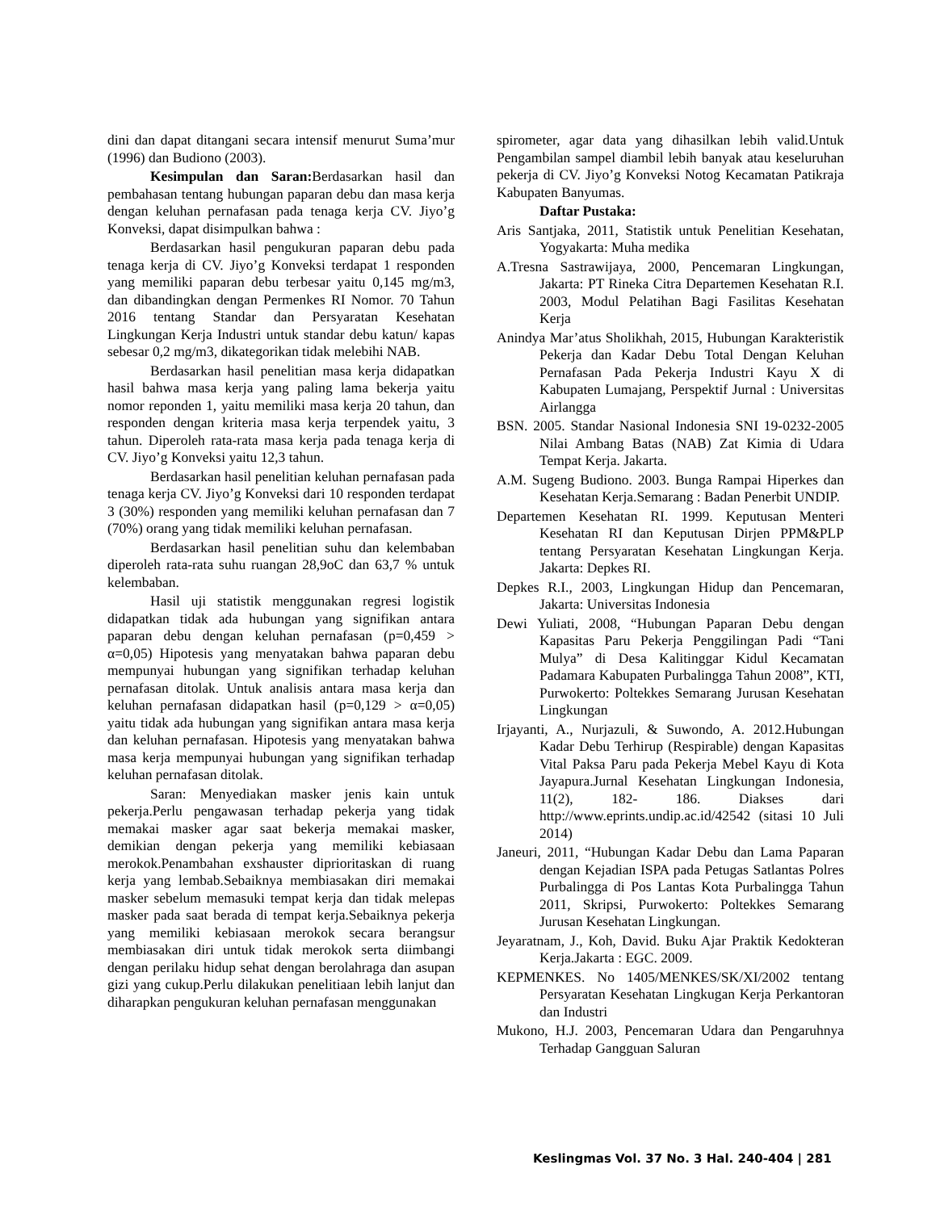dini dan dapat ditangani secara intensif menurut Suma’mur (1996) dan Budiono (2003).
Kesimpulan dan Saran: Berdasarkan hasil dan pembahasan tentang hubungan paparan debu dan masa kerja dengan keluhan pernafasan pada tenaga kerja CV. Jiyo’g Konveksi, dapat disimpulkan bahwa :
Berdasarkan hasil pengukuran paparan debu pada tenaga kerja di CV. Jiyo’g Konveksi terdapat 1 responden yang memiliki paparan debu terbesar yaitu 0,145 mg/m3, dan dibandingkan dengan Permenkes RI Nomor. 70 Tahun 2016 tentang Standar dan Persyaratan Kesehatan Lingkungan Kerja Industri untuk standar debu katun/ kapas sebesar 0,2 mg/m3, dikategorikan tidak melebihi NAB.
Berdasarkan hasil penelitian masa kerja didapatkan hasil bahwa masa kerja yang paling lama bekerja yaitu nomor reponden 1, yaitu memiliki masa kerja 20 tahun, dan responden dengan kriteria masa kerja terpendek yaitu, 3 tahun. Diperoleh rata-rata masa kerja pada tenaga kerja di CV. Jiyo’g Konveksi yaitu 12,3 tahun.
Berdasarkan hasil penelitian keluhan pernafasan pada tenaga kerja CV. Jiyo’g Konveksi dari 10 responden terdapat 3 (30%) responden yang memiliki keluhan pernafasan dan 7 (70%) orang yang tidak memiliki keluhan pernafasan.
Berdasarkan hasil penelitian suhu dan kelembaban diperoleh rata-rata suhu ruangan 28,9oC dan 63,7 % untuk kelembaban.
Hasil uji statistik menggunakan regresi logistik didapatkan tidak ada hubungan yang signifikan antara paparan debu dengan keluhan pernafasan (p=0,459 > α=0,05) Hipotesis yang menyatakan bahwa paparan debu mempunyai hubungan yang signifikan terhadap keluhan pernafasan ditolak. Untuk analisis antara masa kerja dan keluhan pernafasan didapatkan hasil (p=0,129 > α=0,05) yaitu tidak ada hubungan yang signifikan antara masa kerja dan keluhan pernafasan. Hipotesis yang menyatakan bahwa masa kerja mempunyai hubungan yang signifikan terhadap keluhan pernafasan ditolak.
Saran: Menyediakan masker jenis kain untuk pekerja.Perlu pengawasan terhadap pekerja yang tidak memakai masker agar saat bekerja memakai masker, demikian dengan pekerja yang memiliki kebiasaan merokok.Penambahan exshauster diprioritaskan di ruang kerja yang lembab.Sebaiknya membiasakan diri memakai masker sebelum memasuki tempat kerja dan tidak melepas masker pada saat berada di tempat kerja.Sebaiknya pekerja yang memiliki kebiasaan merokok secara berangsur membiasakan diri untuk tidak merokok serta diimbangi dengan perilaku hidup sehat dengan berolahraga dan asupan gizi yang cukup.Perlu dilakukan penelitiaan lebih lanjut dan diharapkan pengukuran keluhan pernafasan menggunakan
spirometer, agar data yang dihasilkan lebih valid.Untuk Pengambilan sampel diambil lebih banyak atau keseluruhan pekerja di CV. Jiyo’g Konveksi Notog Kecamatan Patikraja Kabupaten Banyumas.
Daftar Pustaka:
Aris Santjaka, 2011, Statistik untuk Penelitian Kesehatan, Yogyakarta: Muha medika
A.Tresna Sastrawijaya, 2000, Pencemaran Lingkungan, Jakarta: PT Rineka Citra Departemen Kesehatan R.I. 2003, Modul Pelatihan Bagi Fasilitas Kesehatan Kerja
Anindya Mar’atus Sholikhah, 2015, Hubungan Karakteristik Pekerja dan Kadar Debu Total Dengan Keluhan Pernafasan Pada Pekerja Industri Kayu X di Kabupaten Lumajang, Perspektif Jurnal : Universitas Airlangga
BSN. 2005. Standar Nasional Indonesia SNI 19-0232-2005 Nilai Ambang Batas (NAB) Zat Kimia di Udara Tempat Kerja. Jakarta.
A.M. Sugeng Budiono. 2003. Bunga Rampai Hiperkes dan Kesehatan Kerja.Semarang : Badan Penerbit UNDIP.
Departemen Kesehatan RI. 1999. Keputusan Menteri Kesehatan RI dan Keputusan Dirjen PPM&PLP tentang Persyaratan Kesehatan Lingkungan Kerja. Jakarta: Depkes RI.
Depkes R.I., 2003, Lingkungan Hidup dan Pencemaran, Jakarta: Universitas Indonesia
Dewi Yuliati, 2008, “Hubungan Paparan Debu dengan Kapasitas Paru Pekerja Penggilingan Padi “Tani Mulya” di Desa Kalitinggar Kidul Kecamatan Padamara Kabupaten Purbalingga Tahun 2008”, KTI, Purwokerto: Poltekkes Semarang Jurusan Kesehatan Lingkungan
Irjayanti, A., Nurjazuli, & Suwondo, A. 2012.Hubungan Kadar Debu Terhirup (Respirable) dengan Kapasitas Vital Paksa Paru pada Pekerja Mebel Kayu di Kota Jayapura.Jurnal Kesehatan Lingkungan Indonesia, 11(2), 182- 186. Diakses dari http://www.eprints.undip.ac.id/42542 (sitasi 10 Juli 2014)
Janeuri, 2011, “Hubungan Kadar Debu dan Lama Paparan dengan Kejadian ISPA pada Petugas Satlantas Polres Purbalingga di Pos Lantas Kota Purbalingga Tahun 2011, Skripsi, Purwokerto: Poltekkes Semarang Jurusan Kesehatan Lingkungan.
Jeyaratnam, J., Koh, David. Buku Ajar Praktik Kedokteran Kerja.Jakarta : EGC. 2009.
KEPMENKES. No 1405/MENKES/SK/XI/2002 tentang Persyaratan Kesehatan Lingkugan Kerja Perkantoran dan Industri
Mukono, H.J. 2003, Pencemaran Udara dan Pengaruhnya Terhadap Gangguan Saluran
Keslingmas Vol. 37 No. 3 Hal. 240-404 | 281